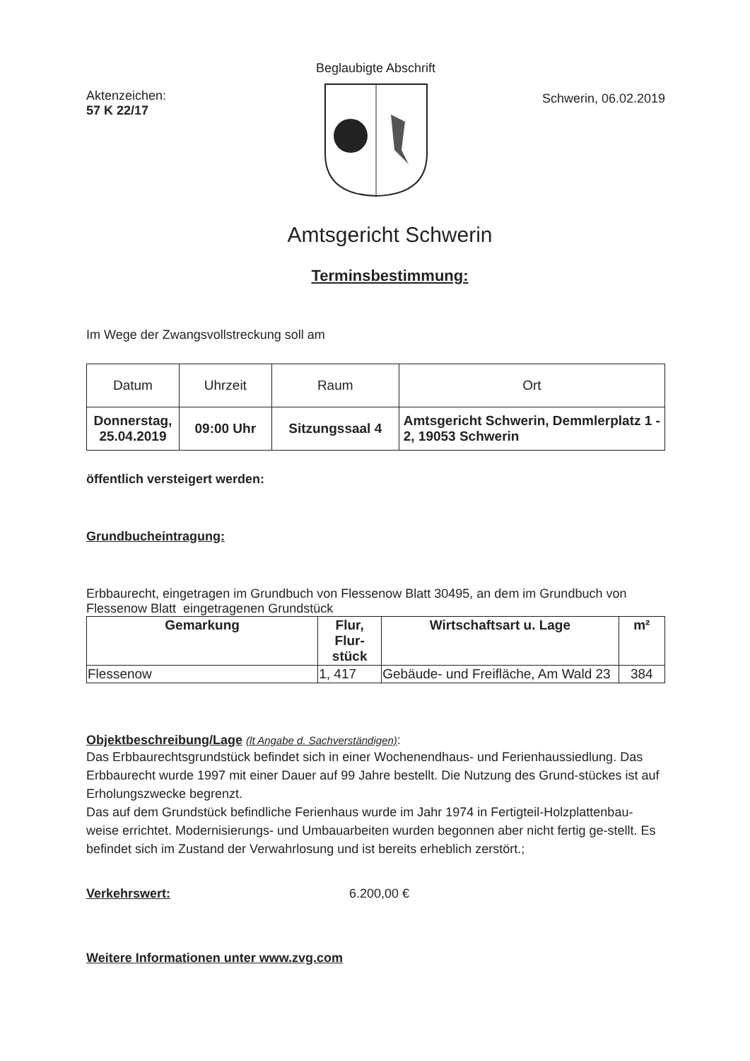Beglaubigte Abschrift
Aktenzeichen:
57 K 22/17
Schwerin, 06.02.2019
Amtsgericht Schwerin
Terminsbestimmung:
Im Wege der Zwangsvollstreckung soll am
| Datum | Uhrzeit | Raum | Ort |
| --- | --- | --- | --- |
| Donnerstag, 25.04.2019 | 09:00 Uhr | Sitzungssaal 4 | Amtsgericht Schwerin, Demmlerplatz 1 - 2, 19053 Schwerin |
öffentlich versteigert werden:
Grundbucheintragung:
Erbbaurecht, eingetragen im Grundbuch von Flessenow Blatt 30495, an dem im Grundbuch von Flessenow Blatt eingetragenen Grundstück
| Gemarkung | Flur, Flur-stück | Wirtschaftsart u. Lage | m² |
| --- | --- | --- | --- |
| Flessenow | 1, 417 | Gebäude- und Freifläche, Am Wald 23 | 384 |
Objektbeschreibung/Lage (lt Angabe d. Sachverständigen):
Das Erbbaurechtsgrundstück befindet sich in einer Wochenendhaus- und Ferienhaussiedlung. Das Erbbaurecht wurde 1997 mit einer Dauer auf 99 Jahre bestellt. Die Nutzung des Grund-stückes ist auf Erholungszwecke begrenzt.
Das auf dem Grundstück befindliche Ferienhaus wurde im Jahr 1974 in Fertigteil-Holzplattenbau-weise errichtet. Modernisierungs- und Umbauarbeiten wurden begonnen aber nicht fertig ge-stellt. Es befindet sich im Zustand der Verwahrlosung und ist bereits erheblich zerstört.;
Verkehrswert: 6.200,00 €
Weitere Informationen unter www.zvg.com